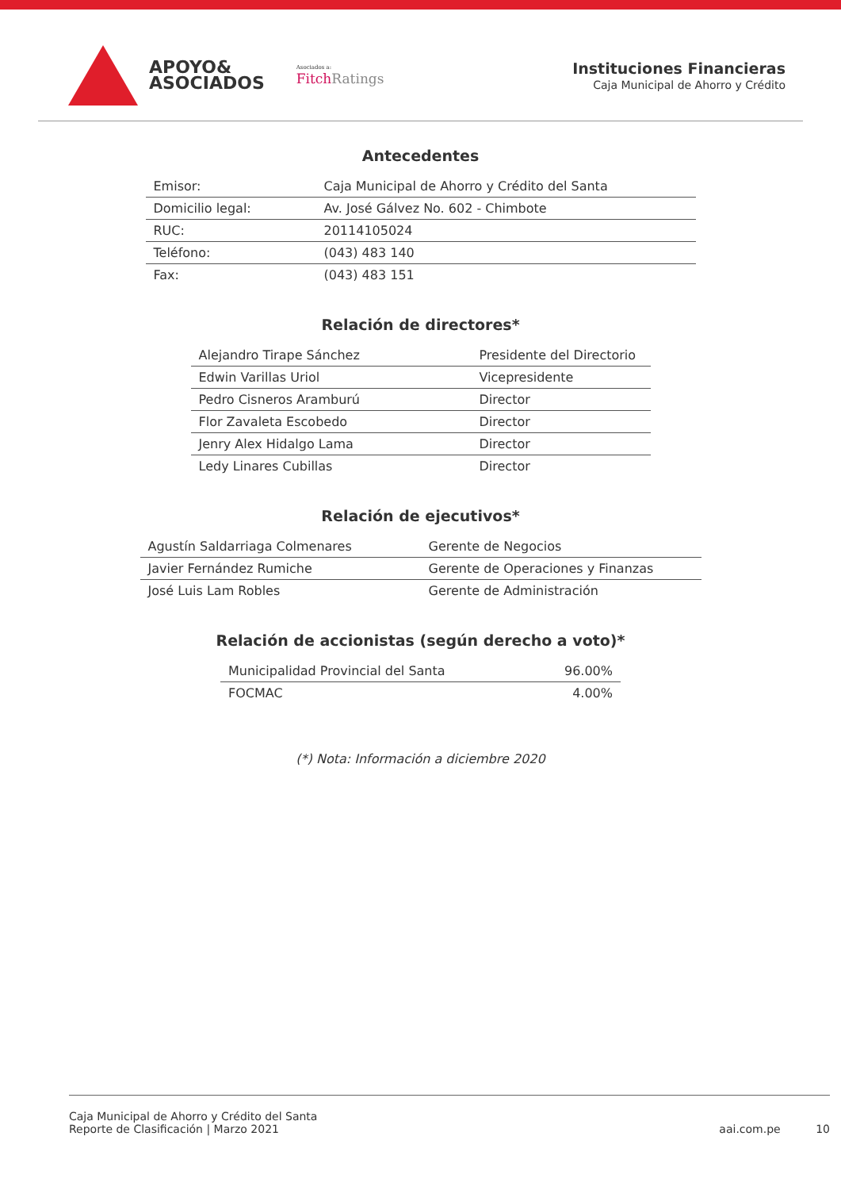APOYO&
ASOCIADOS
Asociados a:
Fitch Ratings
Instituciones Financieras
Caja Municipal de Ahorro y Crédito
Antecedentes
| Emisor: | Caja Municipal de Ahorro y Crédito del Santa |
| Domicilio legal: | Av. José Gálvez No. 602 - Chimbote |
| RUC: | 20114105024 |
| Teléfono: | (043) 483 140 |
| Fax: | (043) 483 151 |
Relación de directores*
| Alejandro Tirape Sánchez | Presidente del Directorio |
| Edwin Varillas Uriol | Vicepresidente |
| Pedro Cisneros Aramburú | Director |
| Flor Zavaleta Escobedo | Director |
| Jenry Alex Hidalgo Lama | Director |
| Ledy Linares Cubillas | Director |
Relación de ejecutivos*
| Agustín Saldarriaga Colmenares | Gerente de Negocios |
| Javier Fernández Rumiche | Gerente de Operaciones y Finanzas |
| José Luis Lam Robles | Gerente de Administración |
Relación de accionistas (según derecho a voto)*
| Municipalidad Provincial del Santa | 96.00% |
| FOCMAC | 4.00% |
(*) Nota: Información a diciembre 2020
Caja Municipal de Ahorro y Crédito del Santa
Reporte de Clasificación | Marzo 2021
aai.com.pe 10